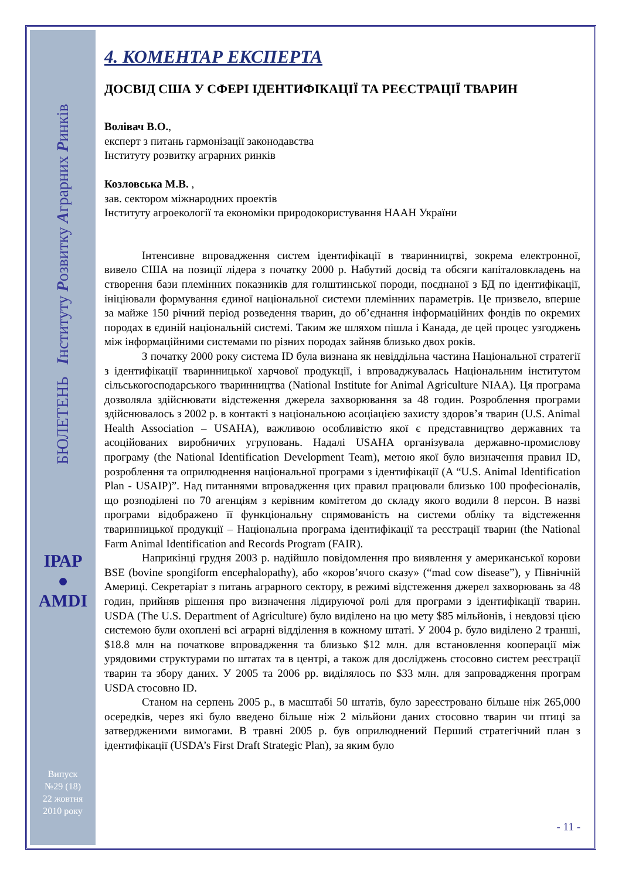БЮЛЕТЕНЬ Інституту Розвитку Аграрних Ринків
ІРАР
●
AMDI
Випуск
№29 (18)
22 жовтня
2010 року
4. КОМЕНТАР ЕКСПЕРТА
ДОСВІД США У СФЕРІ ІДЕНТИФІКАЦІЇ ТА РЕЄСТРАЦІЇ ТВАРИН
Волівач В.О.,
експерт з питань гармонізації законодавства
Інституту розвитку аграрних ринків
Козловська М.В. ,
зав. сектором міжнародних проектів
Інституту агроекології та економіки природокористування НААН України
Інтенсивне впровадження систем ідентифікації в тваринництві, зокрема електронної, вивело США на позиції лідера з початку 2000 р. Набутий досвід та обсяги капіталовкладень на створення бази племінних показників для голштинської породи, поєднаної з БД по ідентифікації, ініціювали формування єдиної національної системи племінних параметрів. Це призвело, вперше за майже 150 річний період розведення тварин, до об’єднання інформаційних фондів по окремих породах в єдиній національній системі. Таким же шляхом пішла і Канада, де цей процес узгоджень між інформаційними системами по різних породах зайняв близько двох років.
З початку 2000 року система ID була визнана як невіддільна частина Національної стратегії з ідентифікації тваринницької харчової продукції, і впроваджувалась Національним інститутом сільськогосподарського тваринництва (National Institute for Animal Agriculture NIAA). Ця програма дозволяла здійснювати відстеження джерела захворювання за 48 годин. Розроблення програми здійснювалось з 2002 р. в контакті з національною асоціацією захисту здоров’я тварин (U.S. Animal Health Association – USAHA), важливою особливістю якої є представництво державних та асоційованих виробничих угруповань. Надалі USAHA організувала державно-промислову програму (the National Identification Development Team), метою якої було визначення правил ID, розроблення та оприлюднення національної програми з ідентифікації (A “U.S. Animal Identification Plan - USAIP)”. Над питаннями впровадження цих правил працювали близько 100 професіоналів, що розподілені по 70 агенціям з керівним комітетом до складу якого водили 8 персон. В назві програми відображено її функціональну спрямованість на системи обліку та відстеження тваринницької продукції – Національна програма ідентифікації та реєстрації тварин (the National Farm Animal Identification and Records Program (FAIR).
Наприкінці грудня 2003 р. надійшло повідомлення про виявлення у американської корови BSE (bovine spongiform encephalopathy), або «коров’ячого сказу» (“mad cow disease”), у Північній Америці. Секретаріат з питань аграрного сектору, в режимі відстеження джерел захворювань за 48 годин, прийняв рішення про визначення лідируючої ролі для програми з ідентифікації тварин. USDA (The U.S. Department of Agriculture) було виділено на цю мету $85 мільйонів, і невдовзі цією системою були охоплені всі аграрні відділення в кожному штаті. У 2004 р. було виділено 2 транші, $18.8 млн на початкове впровадження та близько $12 млн. для встановлення кооперації між урядовими структурами по штатах та в центрі, а також для досліджень стосовно систем реєстрації тварин та збору даних. У 2005 та 2006 рр. виділялось по $33 млн. для запровадження програм USDA стосовно ID.
Станом на серпень 2005 р., в масштабі 50 штатів, було зареєстровано більше ніж 265,000 осередків, через які було введено більше ніж 2 мільйони даних стосовно тварин чи птиці за затвердженими вимогами. В травні 2005 р. був оприлюднений Перший стратегічний план з ідентифікації (USDA’s First Draft Strategic Plan), за яким було
- 11 -